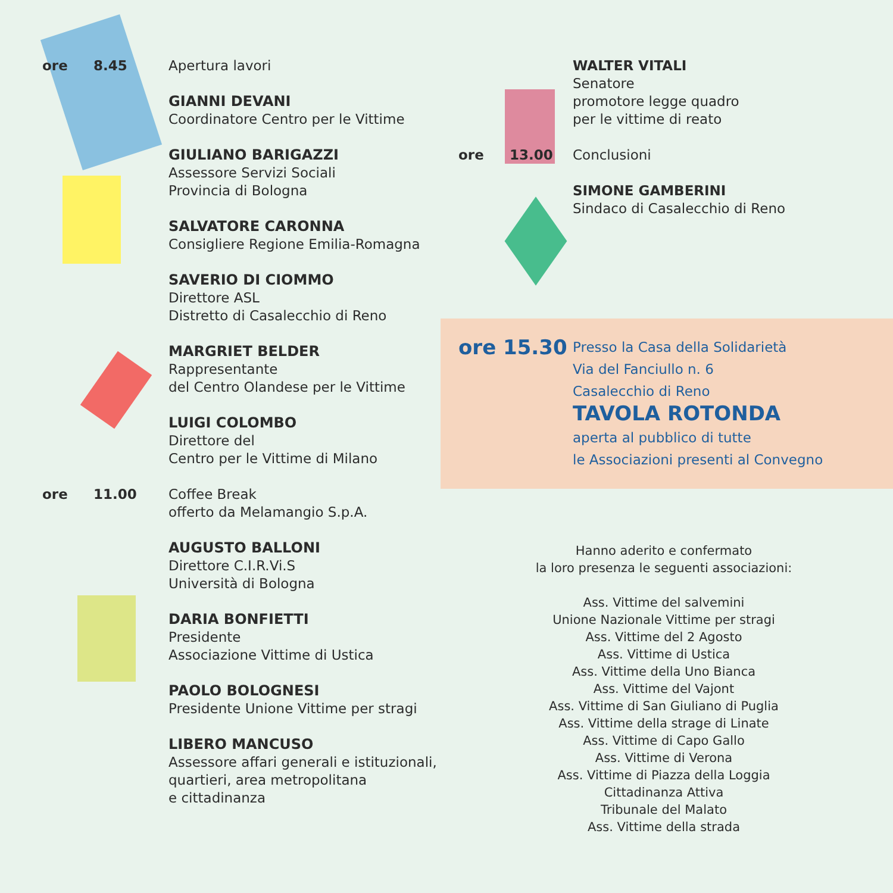ore 8.45 Apertura lavori
GIANNI DEVANI
Coordinatore Centro per le Vittime
GIULIANO BARIGAZZI
Assessore Servizi Sociali
Provincia di Bologna
SALVATORE CARONNA
Consigliere Regione Emilia-Romagna
SAVERIO DI CIOMMO
Direttore ASL
Distretto di Casalecchio di Reno
MARGRIET BELDER
Rappresentante
del Centro Olandese per le Vittime
LUIGI COLOMBO
Direttore del
Centro per le Vittime di Milano
ore 11.00 Coffee Break
offerto da Melamangio S.p.A.
AUGUSTO BALLONI
Direttore C.I.R.Vi.S
Università di Bologna
DARIA BONFIETTI
Presidente
Associazione Vittime di Ustica
PAOLO BOLOGNESI
Presidente Unione Vittime per stragi
LIBERO MANCUSO
Assessore affari generali e istituzionali,
quartieri, area metropolitana
e cittadinanza
WALTER VITALI
Senatore
promotore legge quadro
per le vittime di reato
ore 13.00 Conclusioni
SIMONE GAMBERINI
Sindaco di Casalecchio di Reno
ore 15.30
Presso la Casa della Solidarietà
Via del Fanciullo n. 6
Casalecchio di Reno
TAVOLA ROTONDA
aperta al pubblico di tutte
le Associazioni presenti al Convegno
Hanno aderito e confermato
la loro presenza le seguenti associazioni:
Ass. Vittime del salvemini
Unione Nazionale Vittime per stragi
Ass. Vittime del 2 Agosto
Ass. Vittime di Ustica
Ass. Vittime della Uno Bianca
Ass. Vittime del Vajont
Ass. Vittime di San Giuliano di Puglia
Ass. Vittime della strage di Linate
Ass. Vittime di Capo Gallo
Ass. Vittime di Verona
Ass. Vittime di Piazza della Loggia
Cittadinanza Attiva
Tribunale del Malato
Ass. Vittime della strada